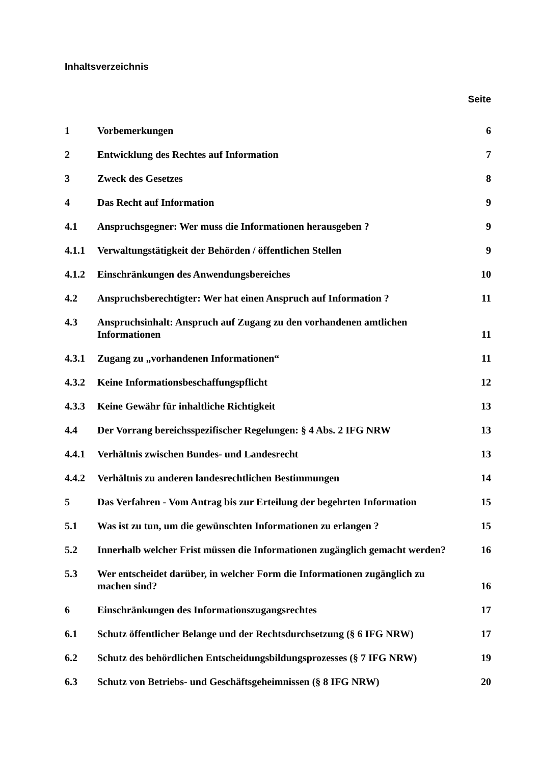Inhaltsverzeichnis
Seite
| 1 | Vorbemerkungen | 6 |
| 2 | Entwicklung des Rechtes auf Information | 7 |
| 3 | Zweck des Gesetzes | 8 |
| 4 | Das Recht auf Information | 9 |
| 4.1 | Anspruchsgegner: Wer muss die Informationen herausgeben ? | 9 |
| 4.1.1 | Verwaltungstätigkeit der Behörden / öffentlichen Stellen | 9 |
| 4.1.2 | Einschränkungen des Anwendungsbereiches | 10 |
| 4.2 | Anspruchsberechtigter: Wer hat einen Anspruch auf Information ? | 11 |
| 4.3 | Anspruchsinhalt: Anspruch auf Zugang zu den vorhandenen amtlichen Informationen | 11 |
| 4.3.1 | Zugang zu „vorhandenen Informationen“ | 11 |
| 4.3.2 | Keine Informationsbeschaffungspflicht | 12 |
| 4.3.3 | Keine Gewähr für inhaltliche Richtigkeit | 13 |
| 4.4 | Der Vorrang bereichsspezifischer Regelungen: § 4 Abs. 2 IFG NRW | 13 |
| 4.4.1 | Verhältnis zwischen Bundes- und Landesrecht | 13 |
| 4.4.2 | Verhältnis zu anderen landesrechtlichen Bestimmungen | 14 |
| 5 | Das Verfahren - Vom Antrag bis zur Erteilung der begehrten Information | 15 |
| 5.1 | Was ist zu tun, um die gewünschten Informationen zu erlangen ? | 15 |
| 5.2 | Innerhalb welcher Frist müssen die Informationen zugänglich gemacht werden? | 16 |
| 5.3 | Wer entscheidet darüber, in welcher Form die Informationen zugänglich zu machen sind? | 16 |
| 6 | Einschränkungen des Informationszugangsrechtes | 17 |
| 6.1 | Schutz öffentlicher Belange und der Rechtsdurchsetzung (§ 6 IFG NRW) | 17 |
| 6.2 | Schutz des behördlichen Entscheidungsbildungsprozesses (§ 7 IFG NRW) | 19 |
| 6.3 | Schutz von Betriebs- und Geschäftsgeheimnissen (§ 8 IFG NRW) | 20 |